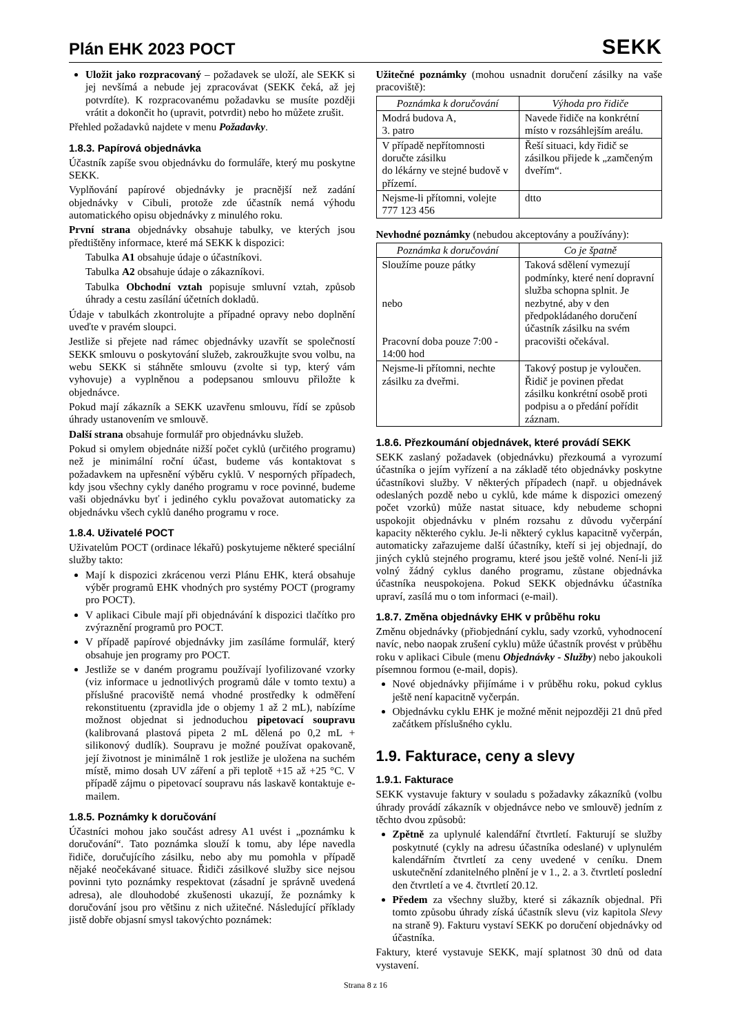Plán EHK 2023 POCT
SEKK
Uložit jako rozpracovaný – požadavek se uloží, ale SEKK si jej nevšímá a nebude jej zpracovávat (SEKK čeká, až jej potvrdíte). K rozpracovanému požadavku se musíte později vrátit a dokončit ho (upravit, potvrdit) nebo ho můžete zrušit.
Přehled požadavků najdete v menu Požadavky.
1.8.3. Papírová objednávka
Účastník zapíše svou objednávku do formuláře, který mu poskytne SEKK.
Vyplňování papírové objednávky je pracnější než zadání objednávky v Cibuli, protože zde účastník nemá výhodu automatického opisu objednávky z minulého roku.
První strana objednávky obsahuje tabulky, ve kterých jsou předtištěny informace, které má SEKK k dispozici:
Tabulka A1 obsahuje údaje o účastníkovi.
Tabulka A2 obsahuje údaje o zákazníkovi.
Tabulka Obchodní vztah popisuje smluvní vztah, způsob úhrady a cestu zasílání účetních dokladů.
Údaje v tabulkách zkontrolujte a případné opravy nebo doplnění uveďte v pravém sloupci.
Jestliže si přejete nad rámec objednávky uzavřít se společností SEKK smlouvu o poskytování služeb, zakroužkujte svou volbu, na webu SEKK si stáhněte smlouvu (zvolte si typ, který vám vyhovuje) a vyplněnou a podepsanou smlouvu přiložte k objednávce.
Pokud mají zákazník a SEKK uzavřenu smlouvu, řídí se způsob úhrady ustanovením ve smlouvě.
Další strana obsahuje formulář pro objednávku služeb.
Pokud si omylem objednáte nižší počet cyklů (určitého programu) než je minimální roční účast, budeme vás kontaktovat s požadavkem na upřesnění výběru cyklů. V nesporných případech, kdy jsou všechny cykly daného programu v roce povinné, budeme vaši objednávku byť i jediného cyklu považovat automaticky za objednávku všech cyklů daného programu v roce.
1.8.4. Uživatelé POCT
Uživatelům POCT (ordinace lékařů) poskytujeme některé speciální služby takto:
Mají k dispozici zkrácenou verzi Plánu EHK, která obsahuje výběr programů EHK vhodných pro systémy POCT (programy pro POCT).
V aplikaci Cibule mají při objednávání k dispozici tlačítko pro zvýraznění programů pro POCT.
V případě papírové objednávky jim zasíláme formulář, který obsahuje jen programy pro POCT.
Jestliže se v daném programu používají lyofilizované vzorky (viz informace u jednotlivých programů dále v tomto textu) a příslušné pracoviště nemá vhodné prostředky k odměření rekonstituentu (zpravidla jde o objemy 1 až 2 mL), nabízíme možnost objednat si jednoduchou pipetovací soupravu (kalibrovaná plastová pipeta 2 mL dělená po 0,2 mL + silikonový dudlík). Soupravu je možné používat opakovaně, její životnost je minimálně 1 rok jestliže je uložena na suchém místě, mimo dosah UV záření a při teplotě +15 až +25 °C. V případě zájmu o pipetovací soupravu nás laskavě kontaktuje e-mailem.
1.8.5. Poznámky k doručování
Účastníci mohou jako součást adresy A1 uvést i „poznámku k doručování“. Tato poznámka slouží k tomu, aby lépe navedla řidiče, doručujícího zásilku, nebo aby mu pomohla v případě nějaké neočekávané situace. Řidiči zásilkové služby sice nejsou povinni tyto poznámky respektovat (zásadní je správně uvedená adresa), ale dlouhodobé zkušenosti ukazují, že poznámky k doručování jsou pro většinu z nich užitečné. Následující příklady jistě dobře objasní smysl takovýchto poznámek:
Užitečné poznámky (mohou usnadnit doručení zásilky na vaše pracoviště):
| Poznámka k doručování | Výhoda pro řidiče |
| --- | --- |
| Modrá budova A, 3. patro | Navede řidiče na konkrétní místo v rozsáhlejším areálu. |
| V případě nepřítomnosti doručte zásilku do lékárny ve stejné budově v přízemí. | Řeší situaci, kdy řidič se zásilkou přijede k „zamčeným dveřím“. |
| Nejsme-li přítomni, volejte 777 123 456 | dtto |
Nevhodné poznámky (nebudou akceptovány a používány):
| Poznámka k doručování | Co je špatně |
| --- | --- |
| Sloužíme pouze pátky nebo Pracovní doba pouze 7:00 - 14:00 hod | Taková sdělení vymezují podmínky, které není dopravní služba schopna splnit. Je nezbytné, aby v den předpokládaného doručení účastník zásilku na svém pracovišti očekával. |
| Nejsme-li přítomni, nechte zásilku za dveřmi. | Takový postup je vyloučen. Řidič je povinen předat zásilku konkrétní osobě proti podpisu a o předání pořídit záznam. |
1.8.6. Přezkoumání objednávek, které provádí SEKK
SEKK zaslaný požadavek (objednávku) přezkoumá a vyrozumí účastníka o jejím vyřízení a na základě této objednávky poskytne účastníkovi služby. V některých případech (např. u objednávek odeslaných pozdě nebo u cyklů, kde máme k dispozici omezený počet vzorků) může nastat situace, kdy nebudeme schopni uspokojit objednávku v plném rozsahu z důvodu vyčerpání kapacity některého cyklu. Je-li některý cyklus kapacitně vyčerpán, automaticky zařazujeme další účastníky, kteří si jej objednají, do jiných cyklů stejného programu, které jsou ještě volné. Není-li již volný žádný cyklus daného programu, zůstane objednávka účastníka neuspokojena. Pokud SEKK objednávku účastníka upraví, zasílá mu o tom informaci (e-mail).
1.8.7. Změna objednávky EHK v průběhu roku
Změnu objednávky (přiobjednání cyklu, sady vzorků, vyhodnocení navíc, nebo naopak zrušení cyklu) může účastník provést v průběhu roku v aplikaci Cibule (menu Objednávky - Služby) nebo jakoukoli písemnou formou (e-mail, dopis).
Nové objednávky přijímáme i v průběhu roku, pokud cyklus ještě není kapacitně vyčerpán.
Objednávku cyklu EHK je možné měnit nejpozději 21 dnů před začátkem příslušného cyklu.
1.9. Fakturace, ceny a slevy
1.9.1. Fakturace
SEKK vystavuje faktury v souladu s požadavky zákazníků (volbu úhrady provádí zákazník v objednávce nebo ve smlouvě) jedním z těchto dvou způsobů:
Zpětně za uplynulé kalendářní čtvrtletí. Fakturují se služby poskytnuté (cykly na adresu účastníka odeslané) v uplynulém kalendářním čtvrtletí za ceny uvedené v ceníku. Dnem uskutečnění zdanitelného plnění je v 1., 2. a 3. čtvrtletí poslední den čtvrtletí a ve 4. čtvrtletí 20.12.
Předem za všechny služby, které si zákazník objednal. Při tomto způsobu úhrady získá účastník slevu (viz kapitola Slevy na straně 9). Fakturu vystaví SEKK po doručení objednávky od účastníka.
Faktury, které vystavuje SEKK, mají splatnost 30 dnů od data vystavení.
Strana 8 z 16